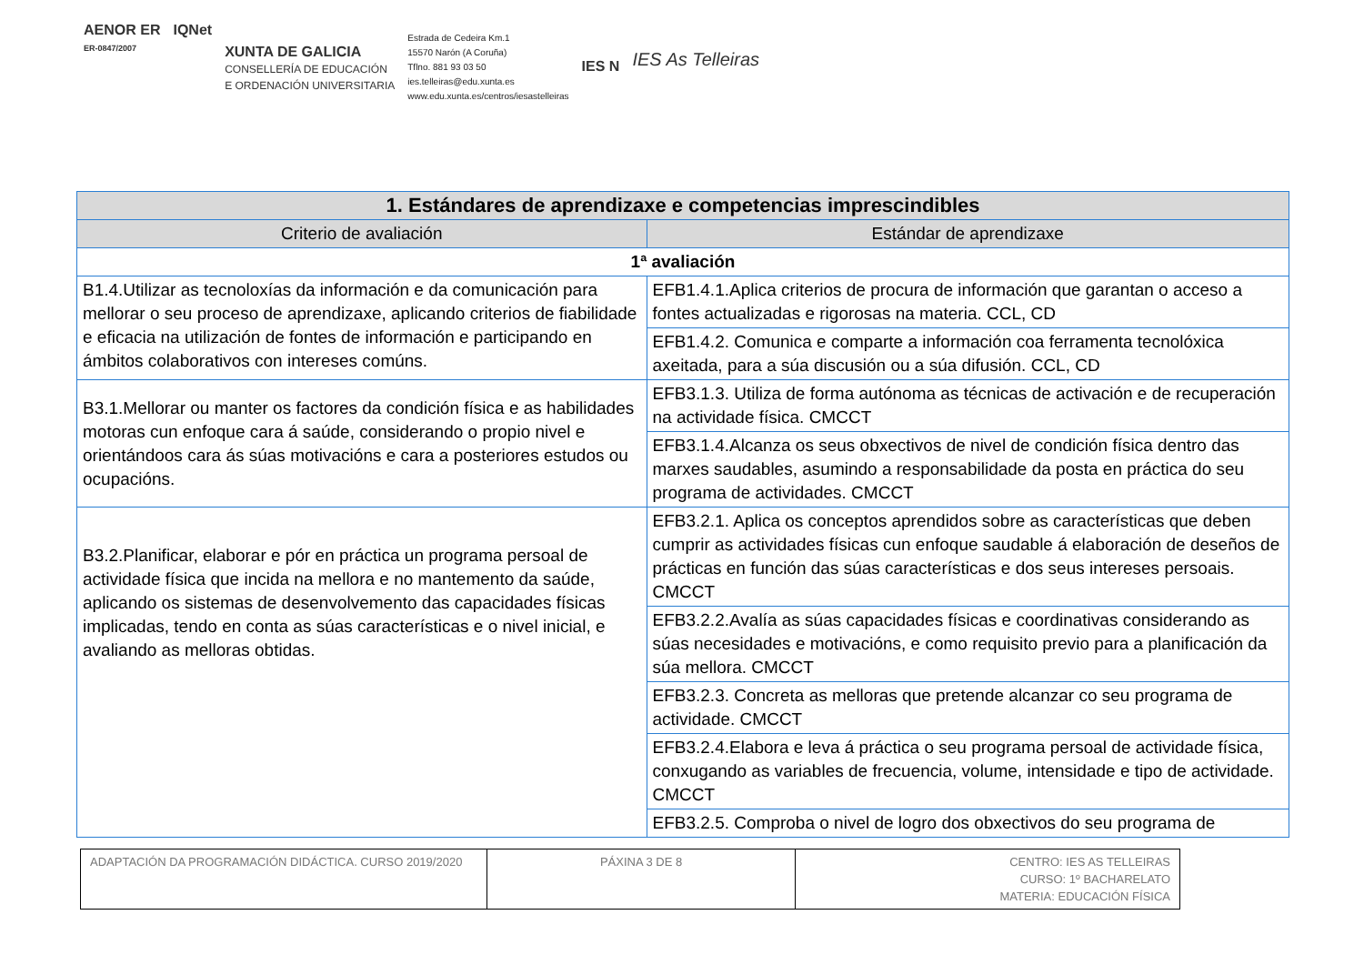AENOR ER
ER-0847/2007
IQNet
XUNTA DE GALICIA
CONSELLERÍA DE EDUCACIÓN
E ORDENACIÓN UNIVERSITARIA
Estrada de Cedeira Km.1
15570 Narón (A Coruña)
Tflno. 881 93 03 50
ies.telleiras@edu.xunta.es
www.edu.xunta.es/centros/iesastelleiras
IES N
IES As Telleiras
| 1. Estándares de aprendizaxe e competencias imprescindibles | |
| --- | --- |
| Criterio de avaliación | Estándar de aprendizaxe |
| 1ª avaliación | |
| B1.4.Utilizar as tecnoloxías da información e da comunicación para mellorar o seu proceso de aprendizaxe, aplicando criterios de fiabilidade e eficacia na utilización de fontes de información e participando en ámbitos colaborativos con intereses comúns. | EFB1.4.1.Aplica criterios de procura de información que garantan o acceso a fontes actualizadas e rigorosas na materia. CCL, CD |
| | EFB1.4.2. Comunica e comparte a información coa ferramenta tecnolóxica axeitada, para a súa discusión ou a súa difusión. CCL, CD |
| B3.1.Mellorar ou manter os factores da condición física e as habilidades motoras cun enfoque cara á saúde, considerando o propio nivel e orientándoos cara ás súas motivacións e cara a posteriores estudos ou ocupacións. | EFB3.1.3. Utiliza de forma autónoma as técnicas de activación e de recuperación na actividade física. CMCCT |
| | EFB3.1.4.Alcanza os seus obxectivos de nivel de condición física dentro das marxes saudables, asumindo a responsabilidade da posta en práctica do seu programa de actividades. CMCCT |
| B3.2.Planificar, elaborar e pór en práctica un programa persoal de actividade física que incida na mellora e no mantemento da saúde, aplicando os sistemas de desenvolvemento das capacidades físicas implicadas, tendo en conta as súas características e o nivel inicial, e avaliando as melloras obtidas. | EFB3.2.1. Aplica os conceptos aprendidos sobre as características que deben cumprir as actividades físicas cun enfoque saudable á elaboración de deseños de prácticas en función das súas características e dos seus intereses persoais. CMCCT |
| | EFB3.2.2.Avalía as súas capacidades físicas e coordinativas considerando as súas necesidades e motivacións, e como requisito previo para a planificación da súa mellora. CMCCT |
| | EFB3.2.3. Concreta as melloras que pretende alcanzar co seu programa de actividade. CMCCT |
| | EFB3.2.4.Elabora e leva á práctica o seu programa persoal de actividade física, conxugando as variables de frecuencia, volume, intensidade e tipo de actividade. CMCCT |
| | EFB3.2.5. Comproba o nivel de logro dos obxectivos do seu programa de |
| ADAPTACIÓN DA PROGRAMACIÓN DIDÁCTICA. CURSO 2019/2020 | PÁXINA 3 DE 8 | CENTRO: IES AS TELLEIRAS CURSO: 1º BACHARELATO MATERIA: EDUCACIÓN FÍSICA |